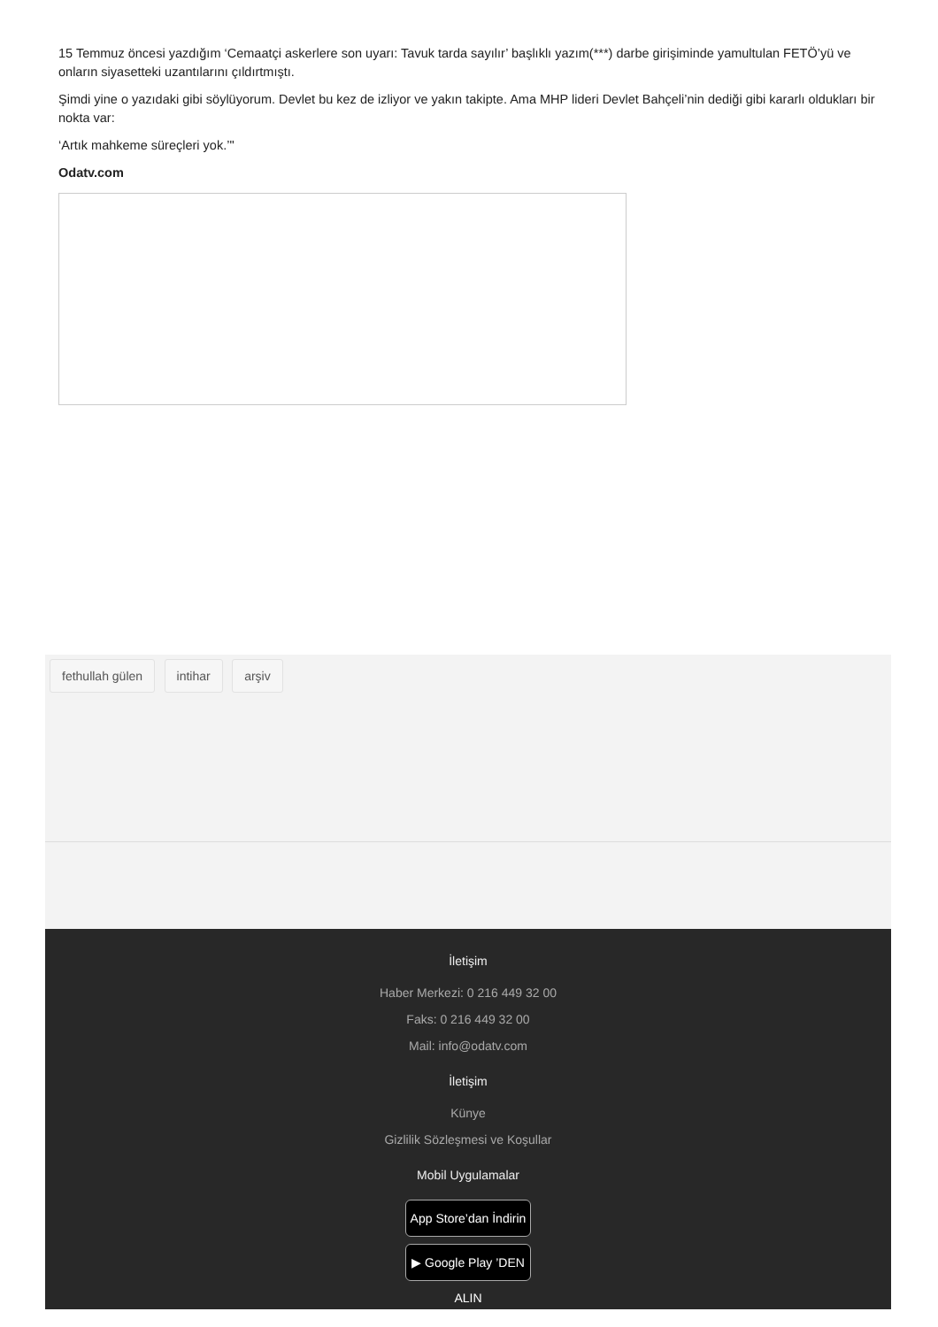15 Temmuz öncesi yazdığım ‘Cemaatçi askerlere son uyarı: Tavuk tarda sayılır’ başlıklı yazım(***) darbe girişiminde yamultulan FETÖ’yü ve onların siyasetteki uzantılarını çıldırtmıştı.
Şimdi yine o yazıdaki gibi söylüyorum. Devlet bu kez de izliyor ve yakın takipte. Ama MHP lideri Devlet Bahçeli’nin dediği gibi kararlı oldukları bir nokta var:
‘Artık mahkeme süreçleri yok.’"
Odatv.com
fethullah gülen intihar arşiv
İletişim
Haber Merkezi: 0 216 449 32 00
Faks: 0 216 449 32 00
Mail: info@odatv.com
İletişim
Künye
Gizlilik Sözleşmesi ve Koşullar
Mobil Uygulamalar
App Store’dan İndirin
▶ Google Play ’DEN ALIN